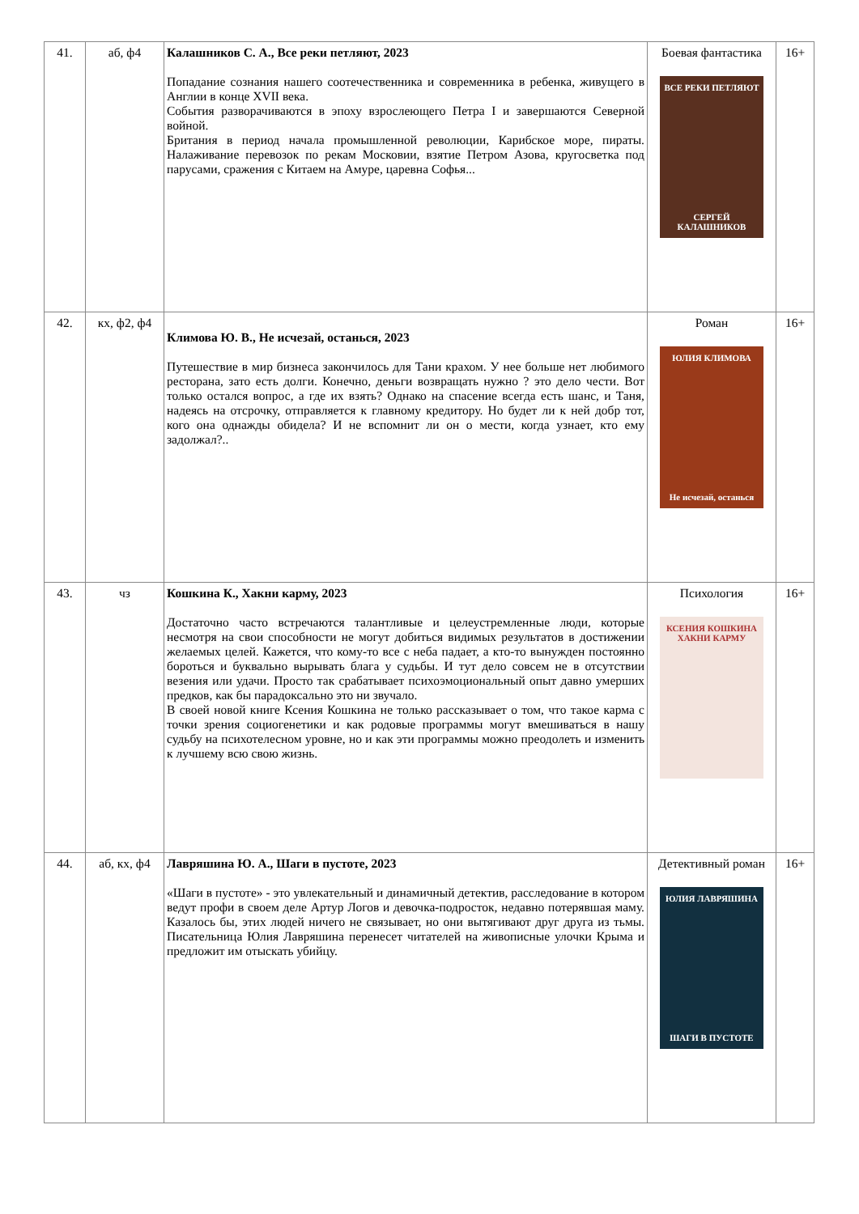| 41. | аб, ф4 | Калашников С. А., Все реки петляют, 2023 Попадание сознания нашего соотечественника и современника в ребенка, живущего в Англии в конце XVII века. События разворачиваются в эпоху взрослеющего Петра I и завершаются Северной войной. Британия в период начала промышленной революции, Карибское море, пираты. Налаживание перевозок по рекам Московии, взятие Петром Азова, кругосветка под парусами, сражения с Китаем на Амуре, царевна Софья... | Боевая фантастика ВСЕ РЕКИ ПЕТЛЯЮТ СЕРГЕЙ КАЛАШНИКОВ | 16+ |
| 42. | кх, ф2, ф4 | Климова Ю. В., Не исчезай, останься, 2023 Путешествие в мир бизнеса закончилось для Тани крахом. У нее больше нет любимого ресторана, зато есть долги. Конечно, деньги возвращать нужно ? это дело чести. Вот только остался вопрос, а где их взять? Однако на спасение всегда есть шанс, и Таня, надеясь на отсрочку, отправляется к главному кредитору. Но будет ли к ней добр тот, кого она однажды обидела? И не вспомнит ли он о мести, когда узнает, кто ему задолжал?.. | Роман ЮЛИЯ КЛИМОВА Не исчезай, останься | 16+ |
| 43. | чз | Кошкина К., Хакни карму, 2023 Достаточно часто встречаются талантливые и целеустремленные люди, которые несмотря на свои способности не могут добиться видимых результатов в достижении желаемых целей. Кажется, что кому-то все с неба падает, а кто-то вынужден постоянно бороться и буквально вырывать блага у судьбы. И тут дело совсем не в отсутствии везения или удачи. Просто так срабатывает психоэмоциональный опыт давно умерших предков, как бы парадоксально это ни звучало. В своей новой книге Ксения Кошкина не только рассказывает о том, что такое карма с точки зрения социогенетики и как родовые программы могут вмешиваться в нашу судьбу на психотелесном уровне, но и как эти программы можно преодолеть и изменить к лучшему всю свою жизнь. | Психология КСЕНИЯ КОШКИНА ХАКНИ КАРМУ | 16+ |
| 44. | аб, кх, ф4 | Лавряшина Ю. А., Шаги в пустоте, 2023 «Шаги в пустоте» - это увлекательный и динамичный детектив, расследование в котором ведут профи в своем деле Артур Логов и девочка-подросток, недавно потерявшая маму. Казалось бы, этих людей ничего не связывает, но они вытягивают друг друга из тьмы. Писательница Юлия Лавряшина перенесет читателей на живописные улочки Крыма и предложит им отыскать убийцу. | Детективный роман ЮЛИЯ ЛАВРЯШИНА ШАГИ В ПУСТОТЕ | 16+ |